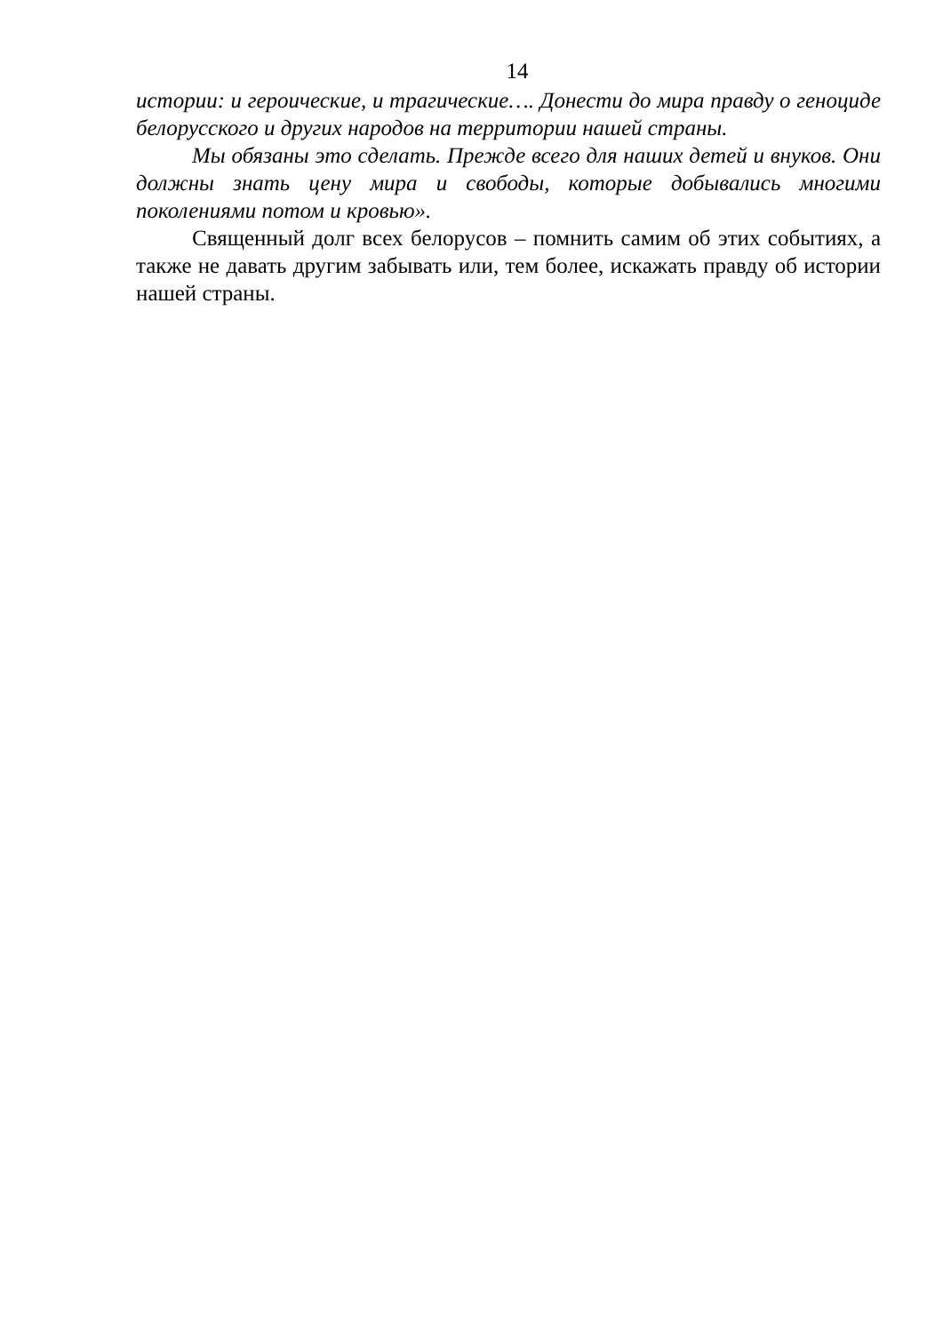14
истории: и героические, и трагические…. Донести до мира правду о геноциде белорусского и других народов на территории нашей страны.
Мы обязаны это сделать. Прежде всего для наших детей и внуков. Они должны знать цену мира и свободы, которые добывались многими поколениями потом и кровью».
Священный долг всех белорусов – помнить самим об этих событиях, а также не давать другим забывать или, тем более, искажать правду об истории нашей страны.